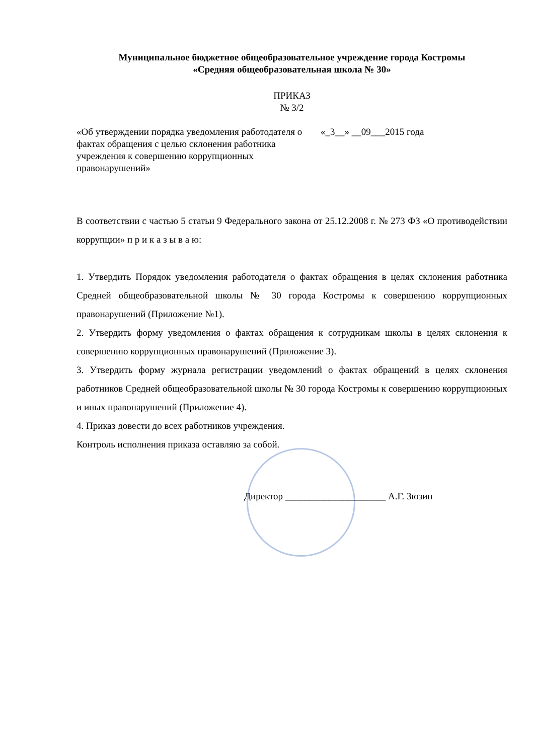Муниципальное бюджетное общеобразовательное учреждение города Костромы
«Средняя общеобразовательная школа № 30»
ПРИКАЗ
№ 3/2
«Об утверждении порядка уведомления работодателя о фактах обращения с целью склонения работника учреждения к совершению коррупционных правонарушений»
«_3__» __09___2015 года
В соответствии с частью 5 статьи 9 Федерального закона от 25.12.2008 г. № 273 ФЗ «О противодействии коррупции» п р и к а з ы в а ю:
1. Утвердить Порядок уведомления работодателя о фактах обращения в целях склонения работника Средней общеобразовательной школы № 30 города Костромы к совершению коррупционных правонарушений (Приложение №1).
2. Утвердить форму уведомления о фактах обращения к сотрудникам школы в целях склонения к совершению коррупционных правонарушений (Приложение 3).
3. Утвердить форму журнала регистрации уведомлений о фактах обращений в целях склонения работников Средней общеобразовательной школы № 30 города Костромы к совершению коррупционных и иных правонарушений (Приложение 4).
4. Приказ довести до всех работников учреждения.
Контроль исполнения приказа оставляю за собой.
Директор _____________________ А.Г. Зюзин